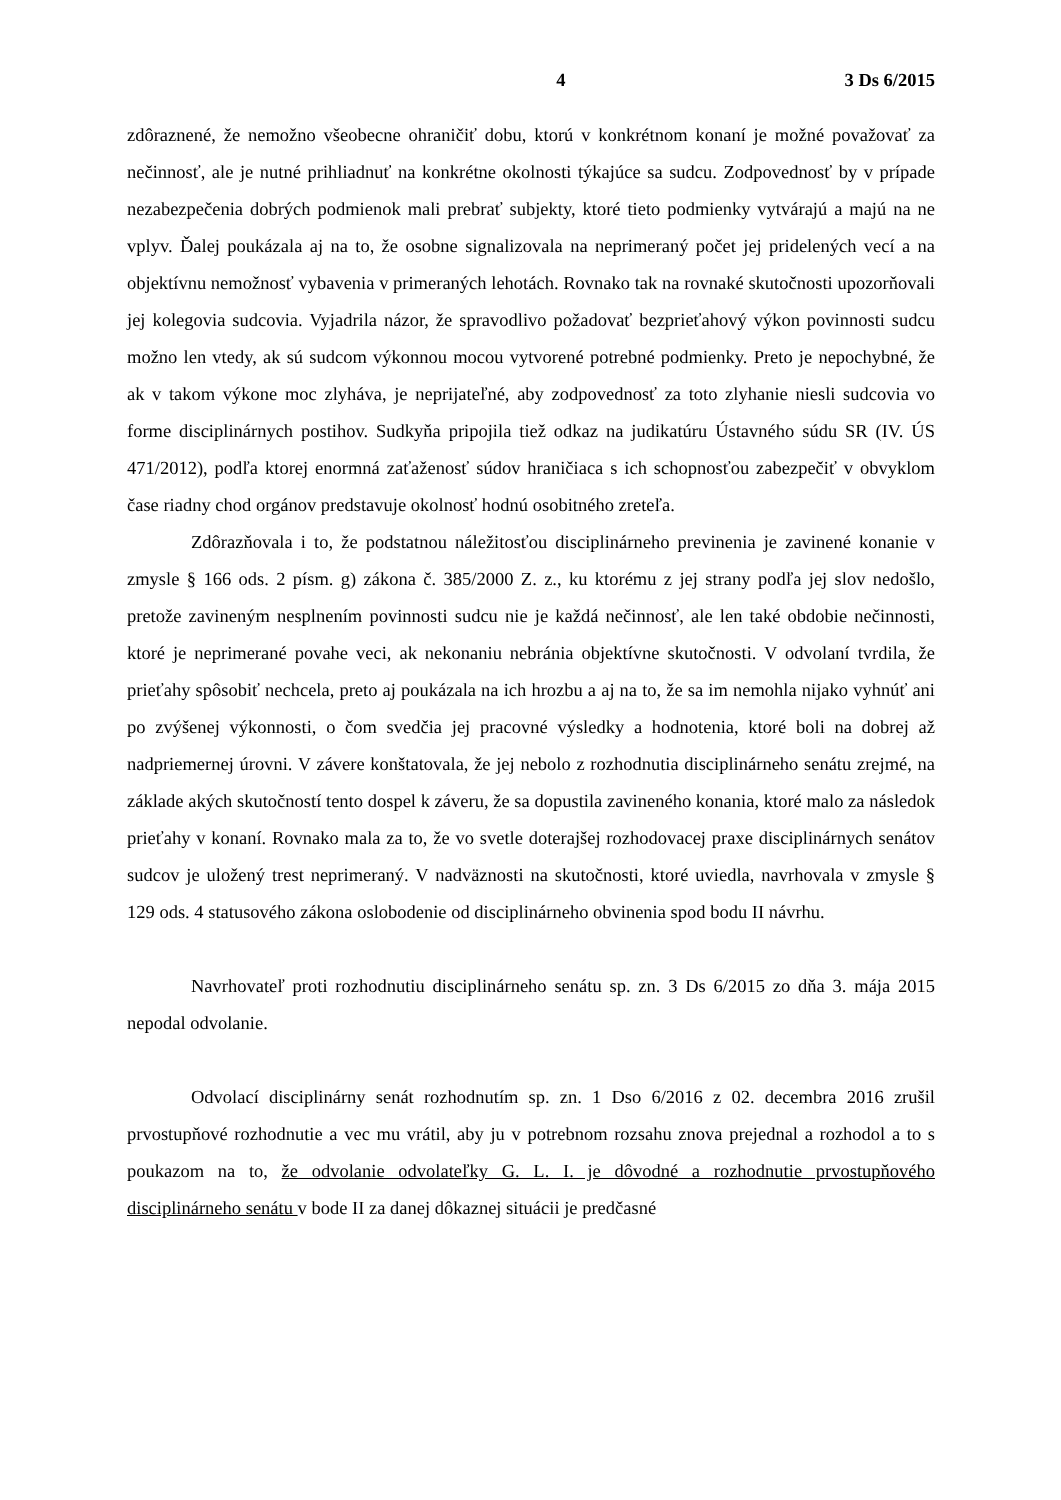4 3 Ds 6/2015
zdôraznené, že nemožno všeobecne ohraničiť dobu, ktorú v konkrétnom konaní je možné považovať za nečinnosť, ale je nutné prihliadnuť na konkrétne okolnosti týkajúce sa sudcu. Zodpovednosť by v prípade nezabezpečenia dobrých podmienok mali prebrať subjekty, ktoré tieto podmienky vytvárajú a majú na ne vplyv. Ďalej poukázala aj na to, že osobne signalizovala na neprimeraný počet jej pridelených vecí a na objektívnu nemožnosť vybavenia v primeraných lehotách. Rovnako tak na rovnaké skutočnosti upozorňovali jej kolegovia sudcovia. Vyjadrila názor, že spravodlivo požadovať bezprieťahový výkon povinnosti sudcu možno len vtedy, ak sú sudcom výkonnou mocou vytvorené potrebné podmienky. Preto je nepochybné, že ak v takom výkone moc zlyháva, je neprijateľné, aby zodpovednosť za toto zlyhanie niesli sudcovia vo forme disciplinárnych postihov. Sudkyňa pripojila tiež odkaz na judikatúru Ústavného súdu SR (IV. ÚS 471/2012), podľa ktorej enormná zaťaženosť súdov hraničiaca s ich schopnosťou zabezpečiť v obvyklom čase riadny chod orgánov predstavuje okolnosť hodnú osobitného zreteľa.
Zdôrazňovala i to, že podstatnou náležitosťou disciplinárneho previnenia je zavinené konanie v zmysle § 166 ods. 2 písm. g) zákona č. 385/2000 Z. z., ku ktorému z jej strany podľa jej slov nedošlo, pretože zavineným nesplnením povinnosti sudcu nie je každá nečinnosť, ale len také obdobie nečinnosti, ktoré je neprimerané povahe veci, ak nekonaniu nebránia objektívne skutočnosti. V odvolaní tvrdila, že prieťahy spôsobiť nechcela, preto aj poukázala na ich hrozbu a aj na to, že sa im nemohla nijako vyhnúť ani po zvýšenej výkonnosti, o čom svedčia jej pracovné výsledky a hodnotenia, ktoré boli na dobrej až nadpriemernej úrovni. V závere konštatovala, že jej nebolo z rozhodnutia disciplinárneho senátu zrejmé, na základe akých skutočností tento dospel k záveru, že sa dopustila zavineného konania, ktoré malo za následok prieťahy v konaní. Rovnako mala za to, že vo svetle doterajšej rozhodovacej praxe disciplinárnych senátov sudcov je uložený trest neprimeraný. V nadväznosti na skutočnosti, ktoré uviedla, navrhovala v zmysle § 129 ods. 4 statusového zákona oslobodenie od disciplinárneho obvinenia spod bodu II návrhu.
Navrhovateľ proti rozhodnutiu disciplinárneho senátu sp. zn. 3 Ds 6/2015 zo dňa 3. mája 2015 nepodal odvolanie.
Odvolací disciplinárny senát rozhodnutím sp. zn. 1 Dso 6/2016 z 02. decembra 2016 zrušil prvostupňové rozhodnutie a vec mu vrátil, aby ju v potrebnom rozsahu znova prejednal a rozhodol a to s poukazom na to, že odvolanie odvolateľky G. L. I. je dôvodné a rozhodnutie prvostupňového disciplinárneho senátu v bode II za danej dôkaznej situácii je predčasné